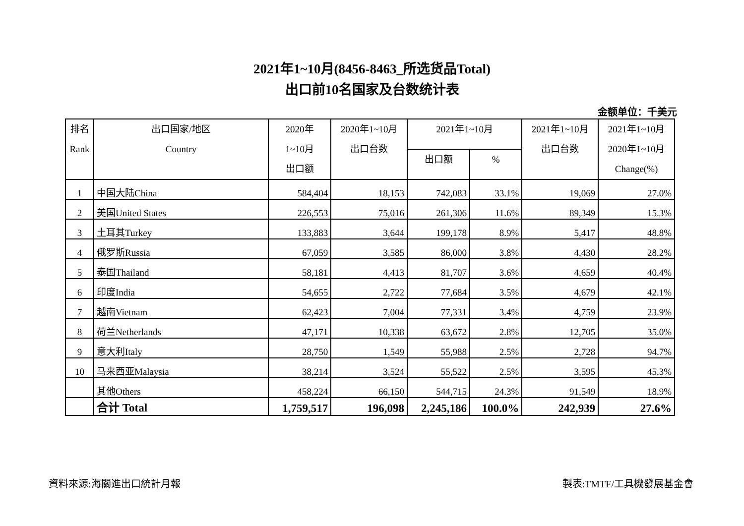2021年1~10月(8456-8463_所选货品Total)
出口前10名国家及台数统计表
金额单位：千美元
| 排名 Rank | 出口国家/地区 Country | 2020年 1~10月 出口额 | 2020年1~10月 出口台数 | 2021年1~10月 | | 2021年1~10月 出口台数 | 2021年1~10月 2020年1~10月 Change(%) |
| --- | --- | --- | --- | --- | --- | --- | --- |
| | | | | 出口额 | % | | |
| 1 | 中国大陆China | 584,404 | 18,153 | 742,083 | 33.1% | 19,069 | 27.0% |
| 2 | 美国United States | 226,553 | 75,016 | 261,306 | 11.6% | 89,349 | 15.3% |
| 3 | 土耳其Turkey | 133,883 | 3,644 | 199,178 | 8.9% | 5,417 | 48.8% |
| 4 | 俄罗斯Russia | 67,059 | 3,585 | 86,000 | 3.8% | 4,430 | 28.2% |
| 5 | 泰国Thailand | 58,181 | 4,413 | 81,707 | 3.6% | 4,659 | 40.4% |
| 6 | 印度India | 54,655 | 2,722 | 77,684 | 3.5% | 4,679 | 42.1% |
| 7 | 越南Vietnam | 62,423 | 7,004 | 77,331 | 3.4% | 4,759 | 23.9% |
| 8 | 荷兰Netherlands | 47,171 | 10,338 | 63,672 | 2.8% | 12,705 | 35.0% |
| 9 | 意大利Italy | 28,750 | 1,549 | 55,988 | 2.5% | 2,728 | 94.7% |
| 10 | 马来西亚Malaysia | 38,214 | 3,524 | 55,522 | 2.5% | 3,595 | 45.3% |
| | 其他Others | 458,224 | 66,150 | 544,715 | 24.3% | 91,549 | 18.9% |
| | 合计 Total | 1,759,517 | 196,098 | 2,245,186 | 100.0% | 242,939 | 27.6% |
資料來源:海關進出口統計月報 製表:TMTF/工具機發展基金會